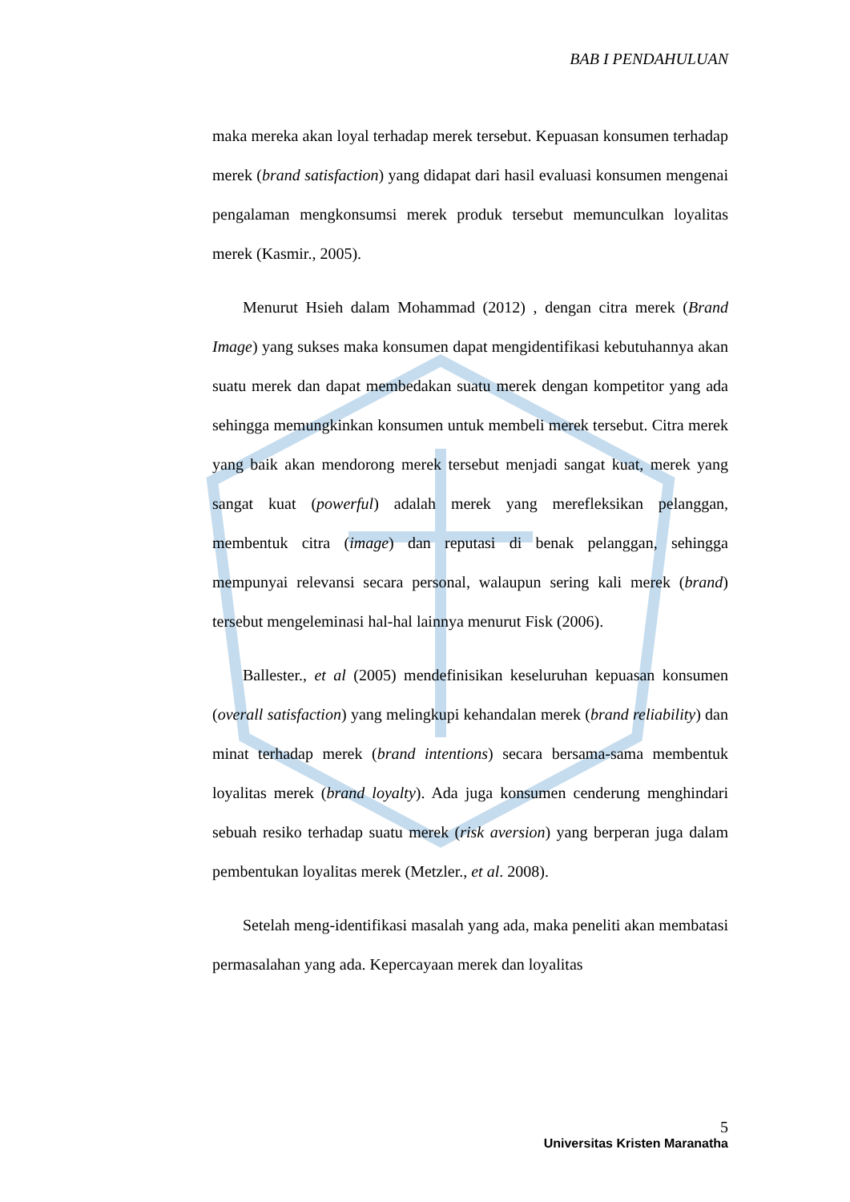BAB I PENDAHULUAN
maka mereka akan loyal terhadap merek tersebut. Kepuasan konsumen terhadap merek (brand satisfaction) yang didapat dari hasil evaluasi konsumen mengenai pengalaman mengkonsumsi merek produk tersebut memunculkan loyalitas merek (Kasmir., 2005).
Menurut Hsieh dalam Mohammad (2012) , dengan citra merek (Brand Image) yang sukses maka konsumen dapat mengidentifikasi kebutuhannya akan suatu merek dan dapat membedakan suatu merek dengan kompetitor yang ada sehingga memungkinkan konsumen untuk membeli merek tersebut. Citra merek yang baik akan mendorong merek tersebut menjadi sangat kuat, merek yang sangat kuat (powerful) adalah merek yang merefleksikan pelanggan, membentuk citra (image) dan reputasi di benak pelanggan, sehingga mempunyai relevansi secara personal, walaupun sering kali merek (brand) tersebut mengeleminasi hal-hal lainnya menurut Fisk (2006).
Ballester., et al (2005) mendefinisikan keseluruhan kepuasan konsumen (overall satisfaction) yang melingkupi kehandalan merek (brand reliability) dan minat terhadap merek (brand intentions) secara bersama-sama membentuk loyalitas merek (brand loyalty). Ada juga konsumen cenderung menghindari sebuah resiko terhadap suatu merek (risk aversion) yang berperan juga dalam pembentukan loyalitas merek (Metzler., et al. 2008).
Setelah meng-identifikasi masalah yang ada, maka peneliti akan membatasi permasalahan yang ada. Kepercayaan merek dan loyalitas
5
Universitas Kristen Maranatha